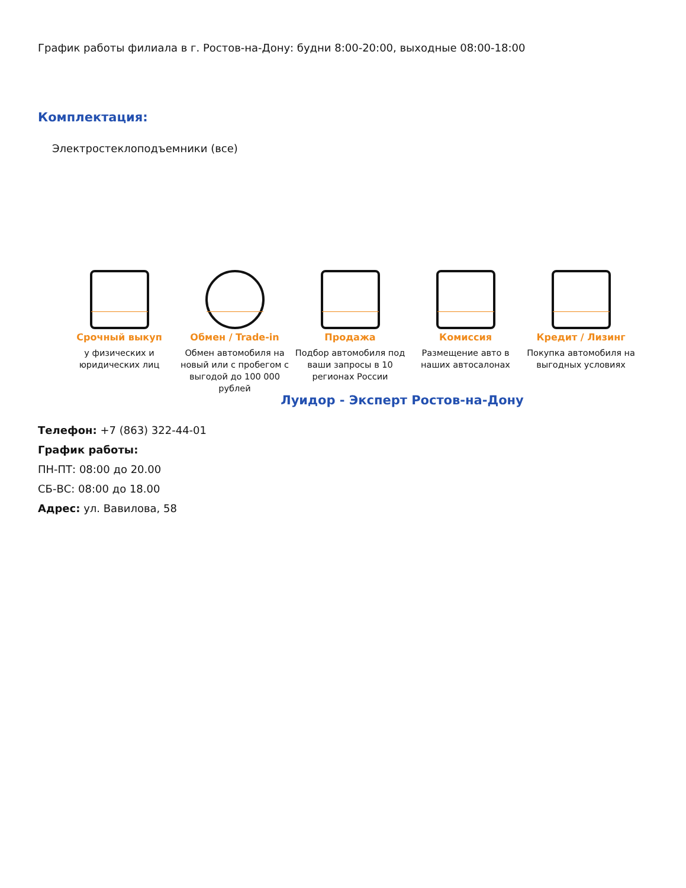График работы филиала в г. Ростов-на-Дону: будни 8:00-20:00, выходные 08:00-18:00
Комплектация:
Электростеклоподъемники (все)
Срочный выкуп
у физических и юридических лиц
Обмен / Trade-in
Обмен автомобиля на новый или с пробегом с выгодой до 100 000 рублей
Продажа
Подбор автомобиля под ваши запросы в 10 регионах России
Комиссия
Размещение авто в наших автосалонах
Кредит / Лизинг
Покупка автомобиля на выгодных условиях
Луидор - Эксперт Ростов-на-Дону
Телефон: +7 (863) 322-44-01
График работы:
ПН-ПТ: 08:00 до 20.00
СБ-ВС: 08:00 до 18.00
Адрес: ул. Вавилова, 58